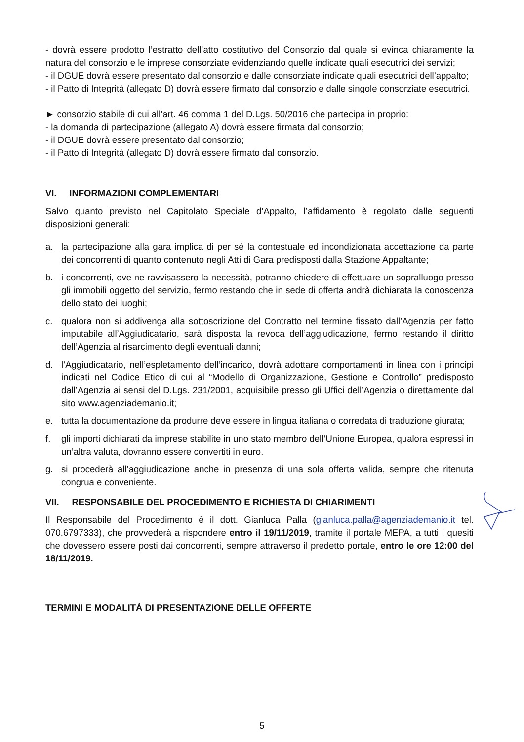- dovrà essere prodotto l’estratto dell’atto costitutivo del Consorzio dal quale si evinca chiaramente la natura del consorzio e le imprese consorziate evidenziando quelle indicate quali esecutrici dei servizi;
- il DGUE dovrà essere presentato dal consorzio e dalle consorziate indicate quali esecutrici dell’appalto;
- il Patto di Integrità (allegato D) dovrà essere firmato dal consorzio e dalle singole consorziate esecutrici.
► consorzio stabile di cui all’art. 46 comma 1 del D.Lgs. 50/2016 che partecipa in proprio:
- la domanda di partecipazione (allegato A) dovrà essere firmata dal consorzio;
- il DGUE dovrà essere presentato dal consorzio;
- il Patto di Integrità (allegato D) dovrà essere firmato dal consorzio.
VI. INFORMAZIONI COMPLEMENTARI
Salvo quanto previsto nel Capitolato Speciale d’Appalto, l’affidamento è regolato dalle seguenti disposizioni generali:
a. la partecipazione alla gara implica di per sé la contestuale ed incondizionata accettazione da parte dei concorrenti di quanto contenuto negli Atti di Gara predisposti dalla Stazione Appaltante;
b. i concorrenti, ove ne ravvisassero la necessità, potranno chiedere di effettuare un sopralluogo presso gli immobili oggetto del servizio, fermo restando che in sede di offerta andrà dichiarata la conoscenza dello stato dei luoghi;
c. qualora non si addivenga alla sottoscrizione del Contratto nel termine fissato dall’Agenzia per fatto imputabile all’Aggiudicatario, sarà disposta la revoca dell’aggiudicazione, fermo restando il diritto dell’Agenzia al risarcimento degli eventuali danni;
d. l’Aggiudicatario, nell’espletamento dell’incarico, dovrà adottare comportamenti in linea con i principi indicati nel Codice Etico di cui al “Modello di Organizzazione, Gestione e Controllo” predisposto dall’Agenzia ai sensi del D.Lgs. 231/2001, acquisibile presso gli Uffici dell’Agenzia o direttamente dal sito www.agenziademanio.it;
e. tutta la documentazione da produrre deve essere in lingua italiana o corredata di traduzione giurata;
f. gli importi dichiarati da imprese stabilite in uno stato membro dell’Unione Europea, qualora espressi in un’altra valuta, dovranno essere convertiti in euro.
g. si procederà all’aggiudicazione anche in presenza di una sola offerta valida, sempre che ritenuta congrua e conveniente.
VII. RESPONSABILE DEL PROCEDIMENTO E RICHIESTA DI CHIARIMENTI
Il Responsabile del Procedimento è il dott. Gianluca Palla (gianluca.palla@agenziademanio.it tel. 070.6797333), che provvederà a rispondere entro il 19/11/2019, tramite il portale MEPA, a tutti i quesiti che dovessero essere posti dai concorrenti, sempre attraverso il predetto portale, entro le ore 12:00 del 18/11/2019.
TERMINI E MODALITÀ DI PRESENTAZIONE DELLE OFFERTE
5